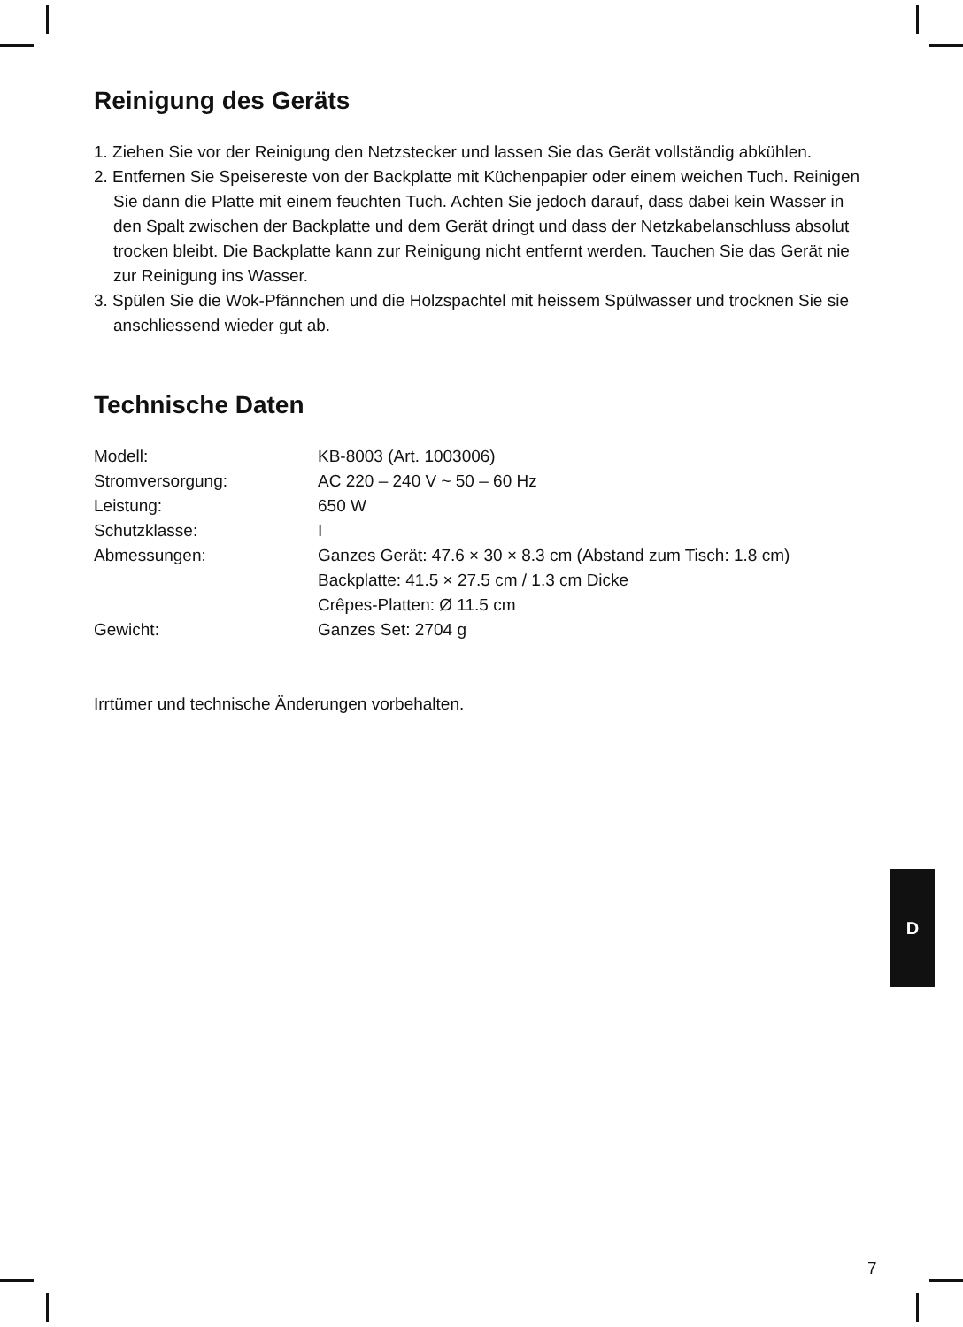Reinigung des Geräts
1. Ziehen Sie vor der Reinigung den Netzstecker und lassen Sie das Gerät vollständig abkühlen.
2. Entfernen Sie Speisereste von der Backplatte mit Küchenpapier oder einem weichen Tuch. Reinigen Sie dann die Platte mit einem feuchten Tuch. Achten Sie jedoch darauf, dass dabei kein Wasser in den Spalt zwischen der Backplatte und dem Gerät dringt und dass der Netzkabelanschluss absolut trocken bleibt. Die Backplatte kann zur Reinigung nicht entfernt werden. Tauchen Sie das Gerät nie zur Reinigung ins Wasser.
3. Spülen Sie die Wok-Pfännchen und die Holzspachtel mit heissem Spülwasser und trocknen Sie sie anschliessend wieder gut ab.
Technische Daten
| Modell: | KB-8003 (Art. 1003006) |
| Stromversorgung: | AC 220 – 240 V ~ 50 – 60 Hz |
| Leistung: | 650 W |
| Schutzklasse: | I |
| Abmessungen: | Ganzes Gerät: 47.6 × 30 × 8.3 cm (Abstand zum Tisch: 1.8 cm) Backplatte: 41.5 × 27.5 cm / 1.3 cm Dicke Crêpes-Platten: Ø 11.5 cm |
| Gewicht: | Ganzes Set: 2704 g |
Irrtümer und technische Änderungen vorbehalten.
D
7